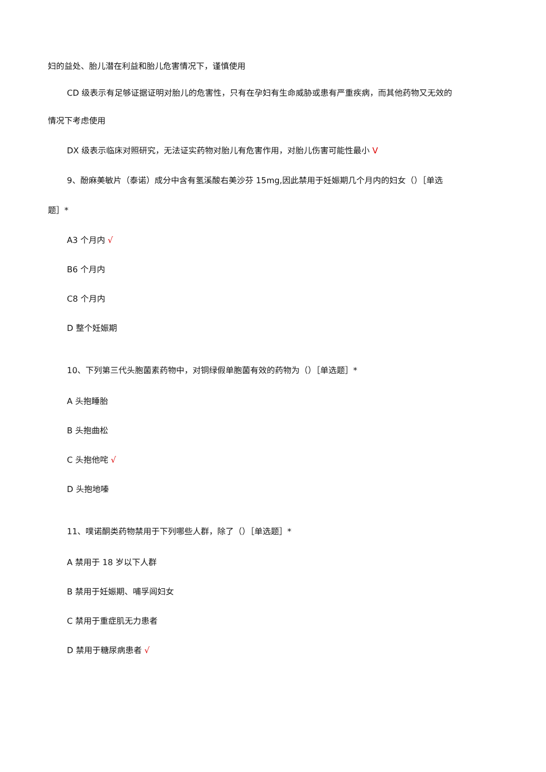妇的益处、胎儿潜在利益和胎儿危害情况下，谨慎使用
CD 级表示有足够证据证明对胎儿的危害性，只有在孕妇有生命威胁或患有严重疾病，而其他药物又无效的
情况下考虑使用
DX 级表示临床对照研究，无法证实药物对胎儿有危害作用，对胎儿伤害可能性最小 V
9、酚麻美敏片（泰诺）成分中含有氢溪酸右美沙芬 15mg,因此禁用于妊娠期几个月内的妇女（）［单选
题］*
A3 个月内 √
B6 个月内
C8 个月内
D 整个妊娠期
10、下列第三代头胞菌素药物中，对铜绿假单胞菌有效的药物为（）［单选题］*
A 头抱睡胎
B 头抱曲松
C 头抱他咤 √
D 头抱地嗪
11、噗诺酮类药物禁用于下列哪些人群，除了（）［单选题］*
A 禁用于 18 岁以下人群
B 禁用于妊娠期、哺孚闾妇女
C 禁用于重症肌无力患者
D 禁用于糖尿病患者 √